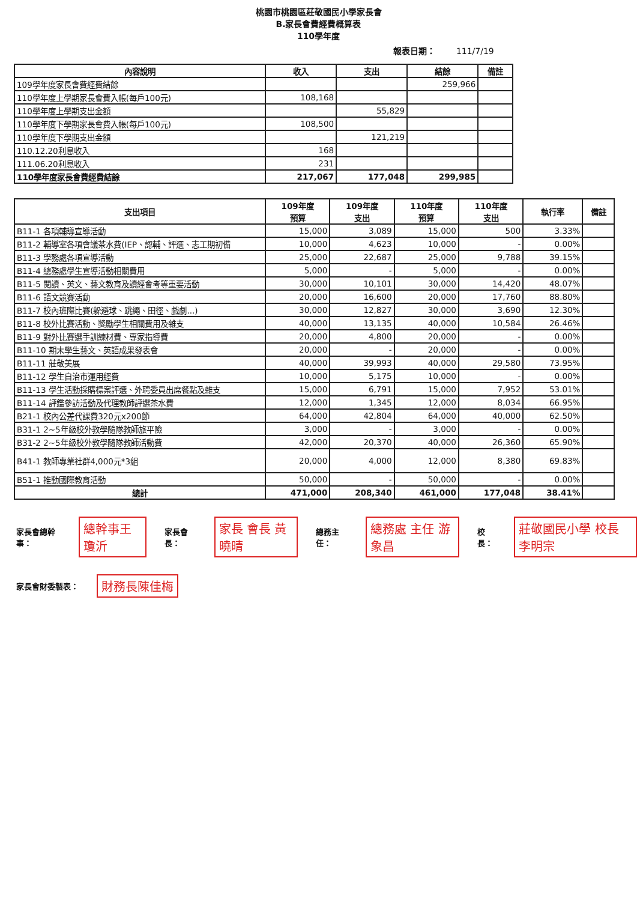桃園市桃園區莊敬國民小學家長會
B.家長會費經費概算表
110學年度
報表日期： 111/7/19
| 內容說明 | 收入 | 支出 | 結餘 | 備註 |
| --- | --- | --- | --- | --- |
| 109學年度家長會費經費結餘 | | | 259,966 | |
| 110學年度上學期家長會費入帳(每戶100元) | 108,168 | | | |
| 110學年度上學期支出金額 | | 55,829 | | |
| 110學年度下學期家長會費入帳(每戶100元) | 108,500 | | | |
| 110學年度下學期支出金額 | | 121,219 | | |
| 110.12.20利息收入 | 168 | | | |
| 111.06.20利息收入 | 231 | | | |
| 110學年度家長會費經費結餘 | 217,067 | 177,048 | 299,985 | |
| 支出項目 | 109年度 預算 | 109年度 支出 | 110年度 預算 | 110年度 支出 | 執行率 | 備註 |
| --- | --- | --- | --- | --- | --- | --- |
| B11-1 各項輔導宣導活動 | 15,000 | 3,089 | 15,000 | 500 | 3.33% | |
| B11-2 輔導室各項會議茶水費(IEP、認輔、評選、志工期初備 | 10,000 | 4,623 | 10,000 | - | 0.00% | |
| B11-3 學務處各項宣導活動 | 25,000 | 22,687 | 25,000 | 9,788 | 39.15% | |
| B11-4 總務處學生宣導活動相關費用 | 5,000 | - | 5,000 | - | 0.00% | |
| B11-5 閱讀、英文、藝文教育及讀經會考等重要活動 | 30,000 | 10,101 | 30,000 | 14,420 | 48.07% | |
| B11-6 語文競賽活動 | 20,000 | 16,600 | 20,000 | 17,760 | 88.80% | |
| B11-7 校內班際比賽(躲避球、跳繩、田徑、戲劇...) | 30,000 | 12,827 | 30,000 | 3,690 | 12.30% | |
| B11-8 校外比賽活動、獎勵學生相關費用及雜支 | 40,000 | 13,135 | 40,000 | 10,584 | 26.46% | |
| B11-9 對外比賽選手訓練材費、專家指導費 | 20,000 | 4,800 | 20,000 | - | 0.00% | |
| B11-10 期末學生藝文、英語成果發表會 | 20,000 | - | 20,000 | - | 0.00% | |
| B11-11 莊敬美展 | 40,000 | 39,993 | 40,000 | 29,580 | 73.95% | |
| B11-12 學生自治市運用經費 | 10,000 | 5,175 | 10,000 | - | 0.00% | |
| B11-13 學生活動採購標案評選、外聘委員出席餐點及雜支 | 15,000 | 6,791 | 15,000 | 7,952 | 53.01% | |
| B11-14 評鑑參訪活動及代理教師評選茶水費 | 12,000 | 1,345 | 12,000 | 8,034 | 66.95% | |
| B21-1 校內公差代課費320元x200節 | 64,000 | 42,804 | 64,000 | 40,000 | 62.50% | |
| B31-1 2~5年級校外教學隨隊教師旅平險 | 3,000 | - | 3,000 | - | 0.00% | |
| B31-2 2~5年級校外教學隨隊教師活動費 | 42,000 | 20,370 | 40,000 | 26,360 | 65.90% | |
| B41-1 教師專業社群4,000元*3組 | 20,000 | 4,000 | 12,000 | 8,380 | 69.83% | |
| B51-1 推動國際教育活動 | 50,000 | - | 50,000 | - | 0.00% | |
| 總計 | 471,000 | 208,340 | 461,000 | 177,048 | 38.41% | |
家長會總幹事： 總幹事王瓊沂 家長會長： 家長 會長 黃曉晴 總務主任： 總務處 主任 游象昌 校長： 莊敬國民小學 校長 李明宗
家長會財委製表： 財務長陳佳梅